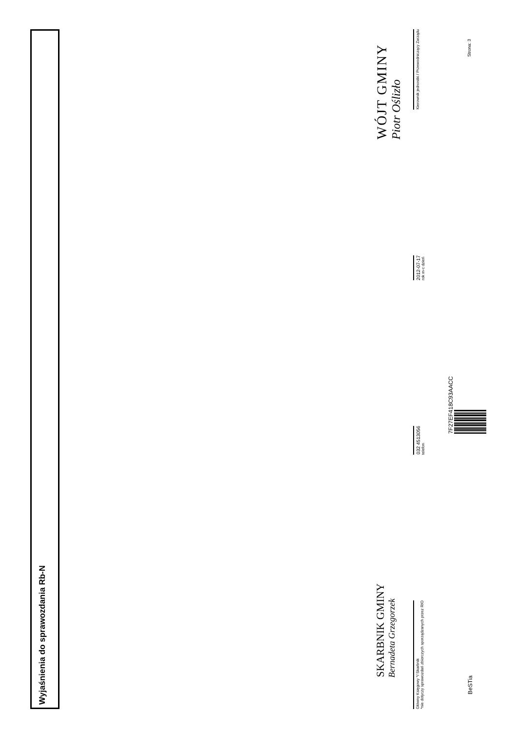Wyjaśnienia do sprawozdania Rb-N
SKARBNIK GMINY
Bernadeta Grzegorzek
WÓJT GMINY
Piotr Oślizło
Główny Księgowy */ Skarbnik
*nie dotyczy sprawozdań zbiorczych sporządzanych przez RIO
032 4513056
telefon
2012-07-17
rok m-c dzień
Kierownik jednostki / Przewodniczący Zarządu
7F27EF418C93AACC
BeSTia Strona: 3